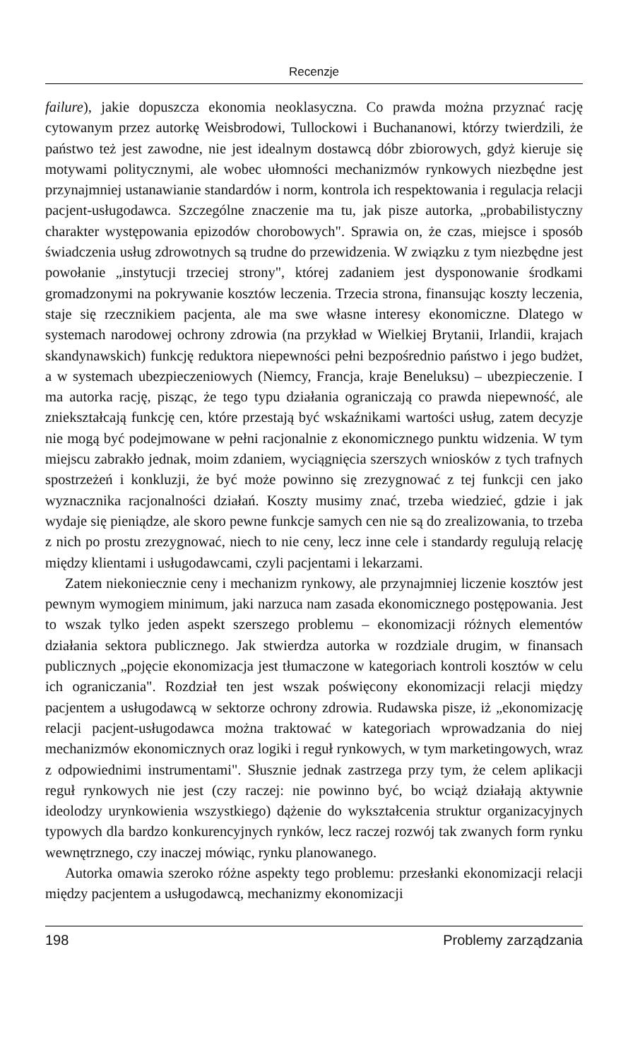Recenzje
failure), jakie dopuszcza ekonomia neoklasyczna. Co prawda można przyznać rację cytowanym przez autorkę Weisbrodowi, Tullockowi i Buchananowi, którzy twierdzili, że państwo też jest zawodne, nie jest idealnym dostawcą dóbr zbiorowych, gdyż kieruje się motywami politycznymi, ale wobec ułomności mechanizmów rynkowych niezbędne jest przynajmniej ustanawianie standardów i norm, kontrola ich respektowania i regulacja relacji pacjent-usługodawca. Szczególne znaczenie ma tu, jak pisze autorka, „probabilistyczny charakter występowania epizodów chorobowych". Sprawia on, że czas, miejsce i sposób świadczenia usług zdrowotnych są trudne do przewidzenia. W związku z tym niezbędne jest powołanie „instytucji trzeciej strony", której zadaniem jest dysponowanie środkami gromadzonymi na pokrywanie kosztów leczenia. Trzecia strona, finansując koszty leczenia, staje się rzecznikiem pacjenta, ale ma swe własne interesy ekonomiczne. Dlatego w systemach narodowej ochrony zdrowia (na przykład w Wielkiej Brytanii, Irlandii, krajach skandynawskich) funkcję reduktora niepewności pełni bezpośrednio państwo i jego budżet, a w systemach ubezpieczeniowych (Niemcy, Francja, kraje Beneluksu) – ubezpieczenie. I ma autorka rację, pisząc, że tego typu działania ograniczają co prawda niepewność, ale zniekształcają funkcję cen, które przestają być wskaźnikami wartości usług, zatem decyzje nie mogą być podejmowane w pełni racjonalnie z ekonomicznego punktu widzenia. W tym miejscu zabrakło jednak, moim zdaniem, wyciągnięcia szerszych wniosków z tych trafnych spostrzeżeń i konkluzji, że być może powinno się zrezygnować z tej funkcji cen jako wyznacznika racjonalności działań. Koszty musimy znać, trzeba wiedzieć, gdzie i jak wydaje się pieniądze, ale skoro pewne funkcje samych cen nie są do zrealizowania, to trzeba z nich po prostu zrezygnować, niech to nie ceny, lecz inne cele i standardy regulują relację między klientami i usługodawcami, czyli pacjentami i lekarzami.
Zatem niekoniecznie ceny i mechanizm rynkowy, ale przynajmniej liczenie kosztów jest pewnym wymogiem minimum, jaki narzuca nam zasada ekonomicznego postępowania. Jest to wszak tylko jeden aspekt szerszego problemu – ekonomizacji różnych elementów działania sektora publicznego. Jak stwierdza autorka w rozdziale drugim, w finansach publicznych „pojęcie ekonomizacja jest tłumaczone w kategoriach kontroli kosztów w celu ich ograniczania". Rozdział ten jest wszak poświęcony ekonomizacji relacji między pacjentem a usługodawcą w sektorze ochrony zdrowia. Rudawska pisze, iż „ekonomizację relacji pacjent-usługodawca można traktować w kategoriach wprowadzania do niej mechanizmów ekonomicznych oraz logiki i reguł rynkowych, w tym marketingowych, wraz z odpowiednimi instrumentami". Słusznie jednak zastrzega przy tym, że celem aplikacji reguł rynkowych nie jest (czy raczej: nie powinno być, bo wciąż działają aktywnie ideolodzy urynkowienia wszystkiego) dążenie do wykształcenia struktur organizacyjnych typowych dla bardzo konkurencyjnych rynków, lecz raczej rozwój tak zwanych form rynku wewnętrznego, czy inaczej mówiąc, rynku planowanego.
Autorka omawia szeroko różne aspekty tego problemu: przesłanki ekonomizacji relacji między pacjentem a usługodawcą, mechanizmy ekonomizacji
198 Problemy zarządzania